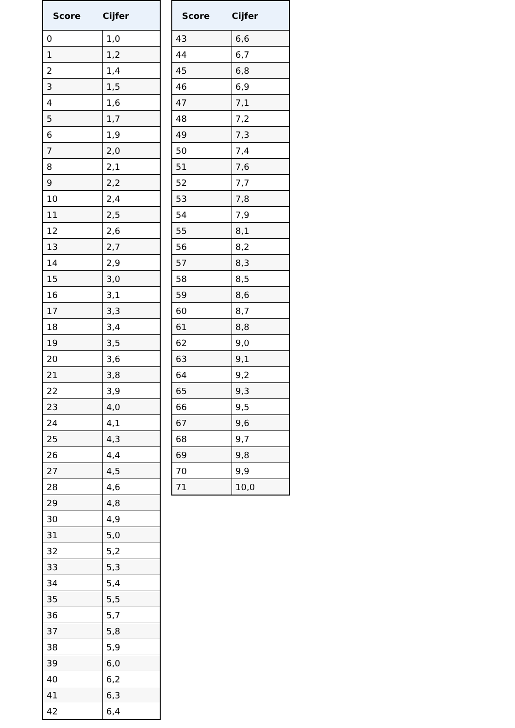| Score | Cijfer |
| --- | --- |
| 0 | 1,0 |
| 1 | 1,2 |
| 2 | 1,4 |
| 3 | 1,5 |
| 4 | 1,6 |
| 5 | 1,7 |
| 6 | 1,9 |
| 7 | 2,0 |
| 8 | 2,1 |
| 9 | 2,2 |
| 10 | 2,4 |
| 11 | 2,5 |
| 12 | 2,6 |
| 13 | 2,7 |
| 14 | 2,9 |
| 15 | 3,0 |
| 16 | 3,1 |
| 17 | 3,3 |
| 18 | 3,4 |
| 19 | 3,5 |
| 20 | 3,6 |
| 21 | 3,8 |
| 22 | 3,9 |
| 23 | 4,0 |
| 24 | 4,1 |
| 25 | 4,3 |
| 26 | 4,4 |
| 27 | 4,5 |
| 28 | 4,6 |
| 29 | 4,8 |
| 30 | 4,9 |
| 31 | 5,0 |
| 32 | 5,2 |
| 33 | 5,3 |
| 34 | 5,4 |
| 35 | 5,5 |
| 36 | 5,7 |
| 37 | 5,8 |
| 38 | 5,9 |
| 39 | 6,0 |
| 40 | 6,2 |
| 41 | 6,3 |
| 42 | 6,4 |
| Score | Cijfer |
| --- | --- |
| 43 | 6,6 |
| 44 | 6,7 |
| 45 | 6,8 |
| 46 | 6,9 |
| 47 | 7,1 |
| 48 | 7,2 |
| 49 | 7,3 |
| 50 | 7,4 |
| 51 | 7,6 |
| 52 | 7,7 |
| 53 | 7,8 |
| 54 | 7,9 |
| 55 | 8,1 |
| 56 | 8,2 |
| 57 | 8,3 |
| 58 | 8,5 |
| 59 | 8,6 |
| 60 | 8,7 |
| 61 | 8,8 |
| 62 | 9,0 |
| 63 | 9,1 |
| 64 | 9,2 |
| 65 | 9,3 |
| 66 | 9,5 |
| 67 | 9,6 |
| 68 | 9,7 |
| 69 | 9,8 |
| 70 | 9,9 |
| 71 | 10,0 |